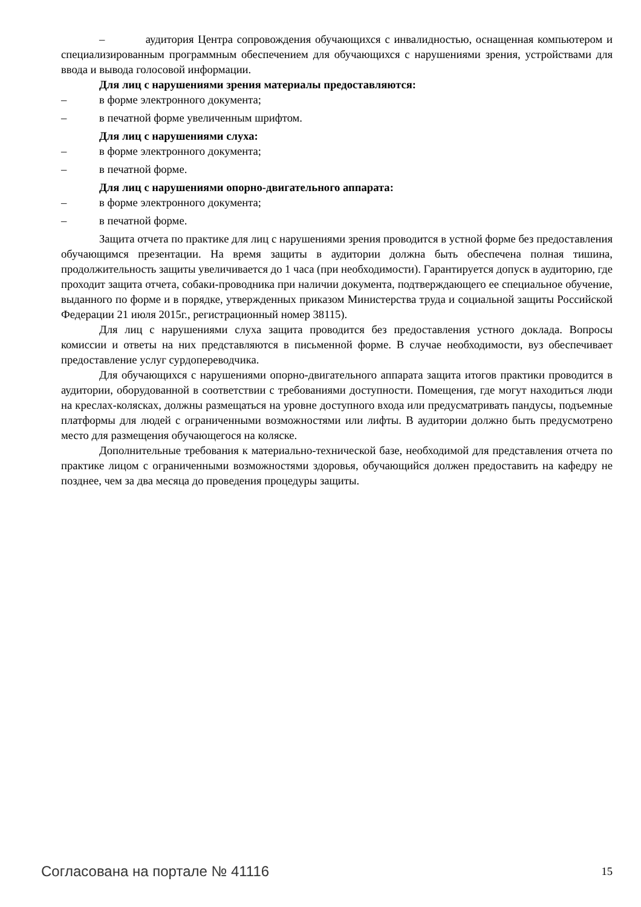– аудитория Центра сопровождения обучающихся с инвалидностью, оснащенная компьютером и специализированным программным обеспечением для обучающихся с нарушениями зрения, устройствами для ввода и вывода голосовой информации.
Для лиц с нарушениями зрения материалы предоставляются:
– в форме электронного документа;
– в печатной форме увеличенным шрифтом.
Для лиц с нарушениями слуха:
– в форме электронного документа;
– в печатной форме.
Для лиц с нарушениями опорно-двигательного аппарата:
– в форме электронного документа;
– в печатной форме.
Защита отчета по практике для лиц с нарушениями зрения проводится в устной форме без предоставления обучающимся презентации. На время защиты в аудитории должна быть обеспечена полная тишина, продолжительность защиты увеличивается до 1 часа (при необходимости). Гарантируется допуск в аудиторию, где проходит защита отчета, собаки-проводника при наличии документа, подтверждающего ее специальное обучение, выданного по форме и в порядке, утвержденных приказом Министерства труда и социальной защиты Российской Федерации 21 июля 2015г., регистрационный номер 38115).
Для лиц с нарушениями слуха защита проводится без предоставления устного доклада. Вопросы комиссии и ответы на них представляются в письменной форме. В случае необходимости, вуз обеспечивает предоставление услуг сурдопереводчика.
Для обучающихся с нарушениями опорно-двигательного аппарата защита итогов практики проводится в аудитории, оборудованной в соответствии с требованиями доступности. Помещения, где могут находиться люди на креслах-колясках, должны размещаться на уровне доступного входа или предусматривать пандусы, подъемные платформы для людей с ограниченными возможностями или лифты. В аудитории должно быть предусмотрено место для размещения обучающегося на коляске.
Дополнительные требования к материально-технической базе, необходимой для представления отчета по практике лицом с ограниченными возможностями здоровья, обучающийся должен предоставить на кафедру не позднее, чем за два месяца до проведения процедуры защиты.
Согласована на портале № 41116 15